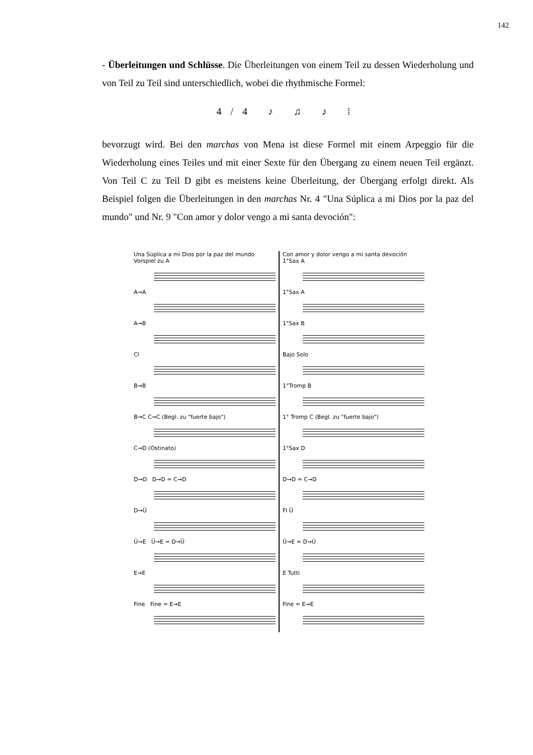142
- Überleitungen und Schlüsse. Die Überleitungen von einem Teil zu dessen Wiederholung und von Teil zu Teil sind unterschiedlich, wobei die rhythmische Formel:
4/4 ♪ ♫ ♪ ⁞
bevorzugt wird. Bei den marchas von Mena ist diese Formel mit einem Arpeggio für die Wiederholung eines Teiles und mit einer Sexte für den Übergang zu einem neuen Teil ergänzt. Von Teil C zu Teil D gibt es meistens keine Überleitung, der Übergang erfolgt direkt. Als Beispiel folgen die Überleitungen in den marchas Nr. 4 "Una Súplica a mi Dios por la paz del mundo" und Nr. 9 "Con amor y dolor vengo a mi santa devoción":
Una Súplica a mi Dios por la paz del mundo
Vorspiel zu A
A→A
A→B
Cl
B→B
B→C C→C (Begl. zu "fuerte bajo")
C→D (Ostinato)
D→D D→D = C→D
D→Ü
Ü→E Ü→E = D→Ü
E→E
Fine Fine = E→E
Con amor y dolor vengo a mi santa devoción
1°Sax A
1°Sax A
1°Sax B
Bajo Solo
1°Tromp B
1° Tromp C (Begl. zu "fuerte bajo")
1°Sax D
D→D = C→D
Fl Ü
Ü→E = D→Ü
E Tutti
Fine = E→E